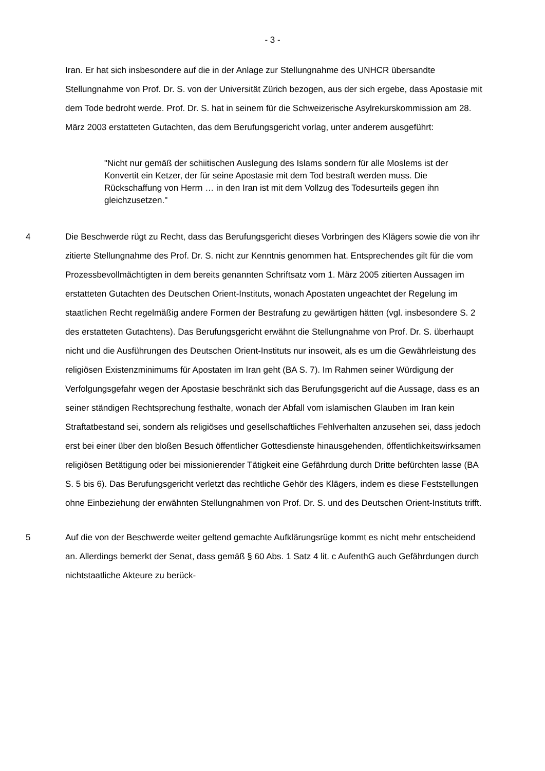- 3 -
Iran. Er hat sich insbesondere auf die in der Anlage zur Stellungnahme des UNHCR übersandte Stellungnahme von Prof. Dr. S. von der Universität Zürich bezogen, aus der sich ergebe, dass Apostasie mit dem Tode bedroht werde. Prof. Dr. S. hat in seinem für die Schweizerische Asylrekurskommission am 28. März 2003 erstatteten Gutachten, das dem Berufungsgericht vorlag, unter anderem ausgeführt:
"Nicht nur gemäß der schiitischen Auslegung des Islams sondern für alle Moslems ist der Konvertit ein Ketzer, der für seine Apostasie mit dem Tod bestraft werden muss. Die Rückschaffung von Herrn … in den Iran ist mit dem Vollzug des Todesurteils gegen ihn gleichzusetzen."
4 Die Beschwerde rügt zu Recht, dass das Berufungsgericht dieses Vorbringen des Klägers sowie die von ihr zitierte Stellungnahme des Prof. Dr. S. nicht zur Kenntnis genommen hat. Entsprechendes gilt für die vom Prozessbevollmächtigten in dem bereits genannten Schriftsatz vom 1. März 2005 zitierten Aussagen im erstatteten Gutachten des Deutschen Orient-Instituts, wonach Apostaten ungeachtet der Regelung im staatlichen Recht regelmäßig andere Formen der Bestrafung zu gewärtigen hätten (vgl. insbesondere S. 2 des erstatteten Gutachtens). Das Berufungsgericht erwähnt die Stellungnahme von Prof. Dr. S. überhaupt nicht und die Ausführungen des Deutschen Orient-Instituts nur insoweit, als es um die Gewährleistung des religiösen Existenzminimums für Apostaten im Iran geht (BA S. 7). Im Rahmen seiner Würdigung der Verfolgungsgefahr wegen der Apostasie beschränkt sich das Berufungsgericht auf die Aussage, dass es an seiner ständigen Rechtsprechung festhalte, wonach der Abfall vom islamischen Glauben im Iran kein Straftatbestand sei, sondern als religiöses und gesellschaftliches Fehlverhalten anzusehen sei, dass jedoch erst bei einer über den bloßen Besuch öffentlicher Gottesdienste hinausgehenden, öffentlichkeitswirksamen religiösen Betätigung oder bei missionierender Tätigkeit eine Gefährdung durch Dritte befürchten lasse (BA S. 5 bis 6). Das Berufungsgericht verletzt das rechtliche Gehör des Klägers, indem es diese Feststellungen ohne Einbeziehung der erwähnten Stellungnahmen von Prof. Dr. S. und des Deutschen Orient-Instituts trifft.
5 Auf die von der Beschwerde weiter geltend gemachte Aufklärungsrüge kommt es nicht mehr entscheidend an. Allerdings bemerkt der Senat, dass gemäß § 60 Abs. 1 Satz 4 lit. c AufenthG auch Gefährdungen durch nichtstaatliche Akteure zu berück-